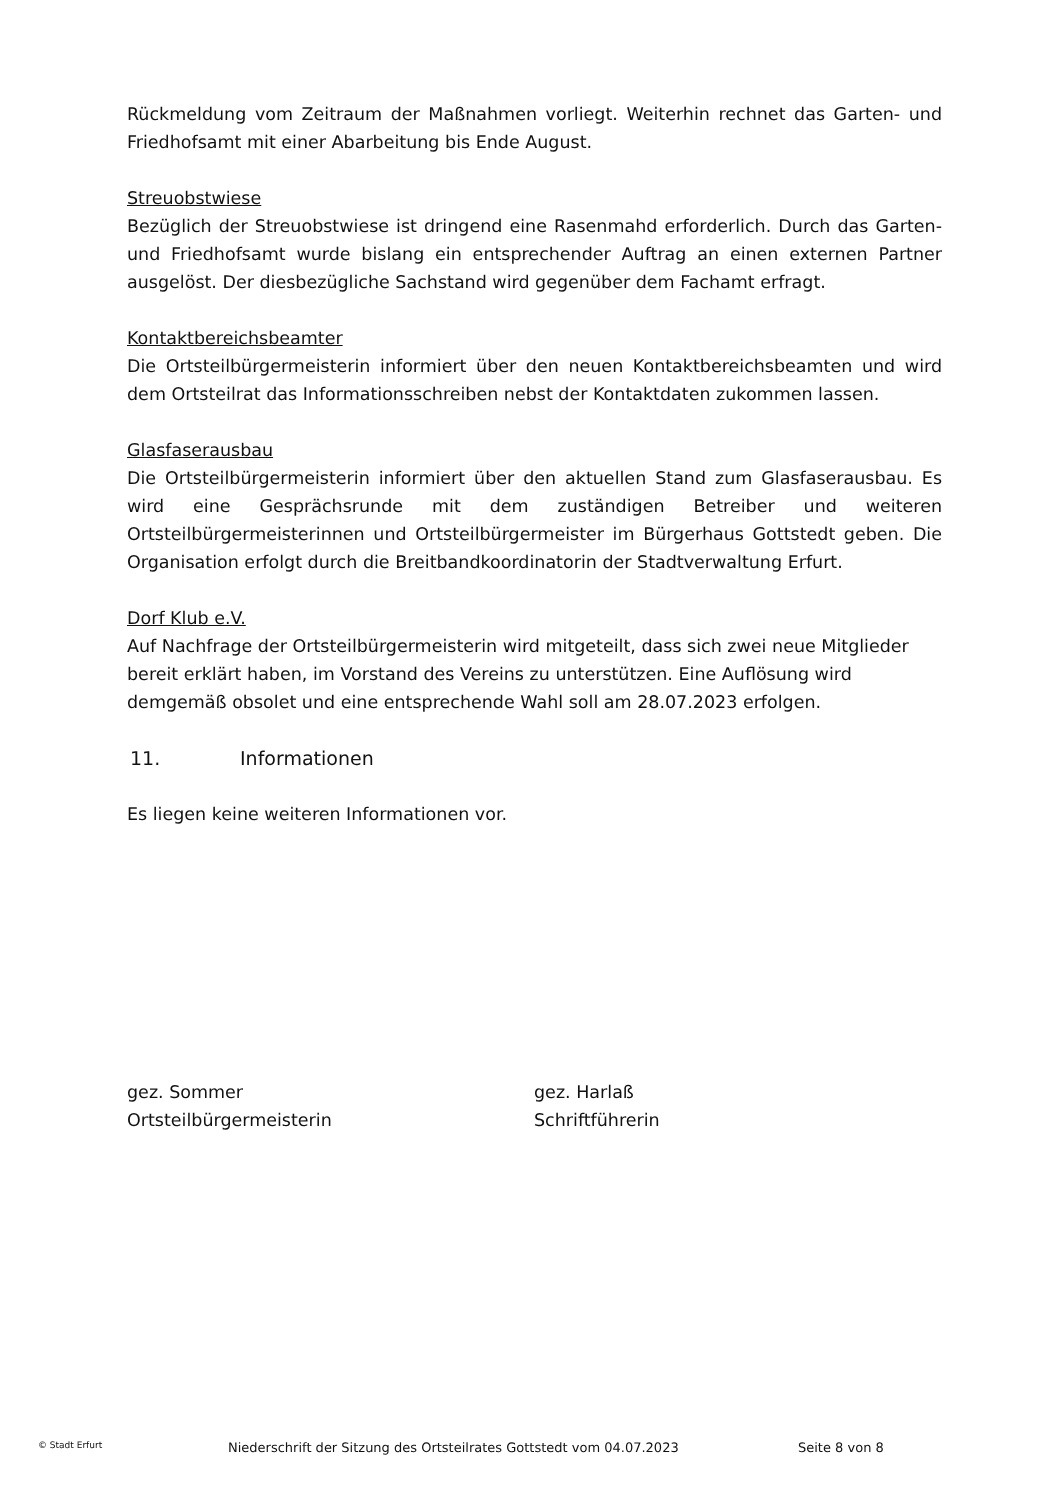Rückmeldung vom Zeitraum der Maßnahmen vorliegt. Weiterhin rechnet das Garten- und Friedhofsamt mit einer Abarbeitung bis Ende August.
Streuobstwiese
Bezüglich der Streuobstwiese ist dringend eine Rasenmahd erforderlich. Durch das Garten- und Friedhofsamt wurde bislang ein entsprechender Auftrag an einen externen Partner ausgelöst. Der diesbezügliche Sachstand wird gegenüber dem Fachamt erfragt.
Kontaktbereichsbeamter
Die Ortsteilbürgermeisterin informiert über den neuen Kontaktbereichsbeamten und wird dem Ortsteilrat das Informationsschreiben nebst der Kontaktdaten zukommen lassen.
Glasfaserausbau
Die Ortsteilbürgermeisterin informiert über den aktuellen Stand zum Glasfaserausbau. Es wird eine Gesprächsrunde mit dem zuständigen Betreiber und weiteren Ortsteilbürgermeisterinnen und Ortsteilbürgermeister im Bürgerhaus Gottstedt geben. Die Organisation erfolgt durch die Breitbandkoordinatorin der Stadtverwaltung Erfurt.
Dorf Klub e.V.
Auf Nachfrage der Ortsteilbürgermeisterin wird mitgeteilt, dass sich zwei neue Mitglieder bereit erklärt haben, im Vorstand des Vereins zu unterstützen. Eine Auflösung wird demgemäß obsolet und eine entsprechende Wahl soll am 28.07.2023 erfolgen.
11. Informationen
Es liegen keine weiteren Informationen vor.
gez. Sommer
Ortsteilbürgermeisterin
gez. Harlaß
Schriftführerin
© Stadt Erfurt
Niederschrift der Sitzung des Ortsteilrates Gottstedt vom 04.07.2023 Seite 8 von 8